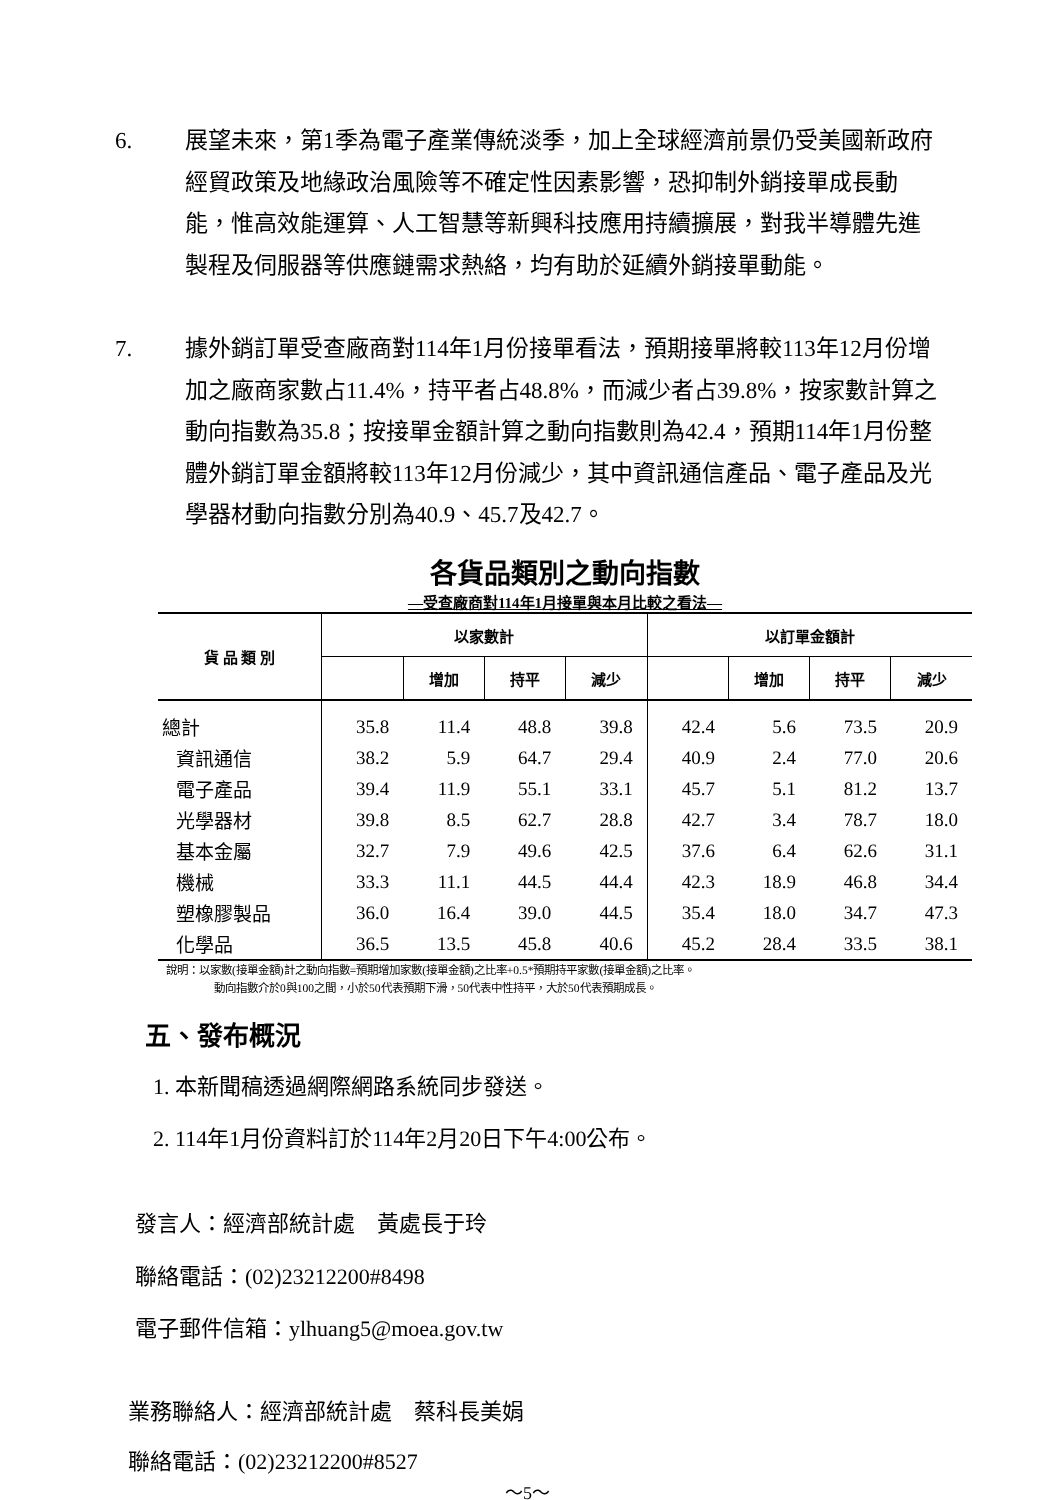6. 展望未來，第1季為電子產業傳統淡季，加上全球經濟前景仍受美國新政府經貿政策及地緣政治風險等不確定性因素影響，恐抑制外銷接單成長動能，惟高效能運算、人工智慧等新興科技應用持續擴展，對我半導體先進製程及伺服器等供應鏈需求熱絡，均有助於延續外銷接單動能。
7. 據外銷訂單受查廠商對114年1月份接單看法，預期接單將較113年12月份增加之廠商家數占11.4%，持平者占48.8%，而減少者占39.8%，按家數計算之動向指數為35.8；按接單金額計算之動向指數則為42.4，預期114年1月份整體外銷訂單金額將較113年12月份減少，其中資訊通信產品、電子產品及光學器材動向指數分別為40.9、45.7及42.7。
各貨品類別之動向指數
—受查廠商對114年1月接單與本月比較之看法—
| 貨 品 類 別 | 以家數計 | | | | 以訂單金額計 | | | |
| --- | --- | --- | --- | --- | --- | --- | --- | --- |
| | | 增加 | 持平 | 減少 | | 增加 | 持平 | 減少 |
| 總計 | 35.8 | 11.4 | 48.8 | 39.8 | 42.4 | 5.6 | 73.5 | 20.9 |
| 資訊通信 | 38.2 | 5.9 | 64.7 | 29.4 | 40.9 | 2.4 | 77.0 | 20.6 |
| 電子產品 | 39.4 | 11.9 | 55.1 | 33.1 | 45.7 | 5.1 | 81.2 | 13.7 |
| 光學器材 | 39.8 | 8.5 | 62.7 | 28.8 | 42.7 | 3.4 | 78.7 | 18.0 |
| 基本金屬 | 32.7 | 7.9 | 49.6 | 42.5 | 37.6 | 6.4 | 62.6 | 31.1 |
| 機械 | 33.3 | 11.1 | 44.5 | 44.4 | 42.3 | 18.9 | 46.8 | 34.4 |
| 塑橡膠製品 | 36.0 | 16.4 | 39.0 | 44.5 | 35.4 | 18.0 | 34.7 | 47.3 |
| 化學品 | 36.5 | 13.5 | 45.8 | 40.6 | 45.2 | 28.4 | 33.5 | 38.1 |
說明：以家數(接單金額)計之動向指數=預期增加家數(接單金額)之比率+0.5*預期持平家數(接單金額)之比率。
動向指數介於0與100之間，小於50代表預期下滑，50代表中性持平，大於50代表預期成長。
五、發布概況
1. 本新聞稿透過網際網路系統同步發送。
2. 114年1月份資料訂於114年2月20日下午4:00公布。
發言人：經濟部統計處　黃處長于玲
聯絡電話：(02)23212200#8498
電子郵件信箱：ylhuang5@moea.gov.tw
業務聯絡人：經濟部統計處　蔡科長美娟
聯絡電話：(02)23212200#8527
～5～